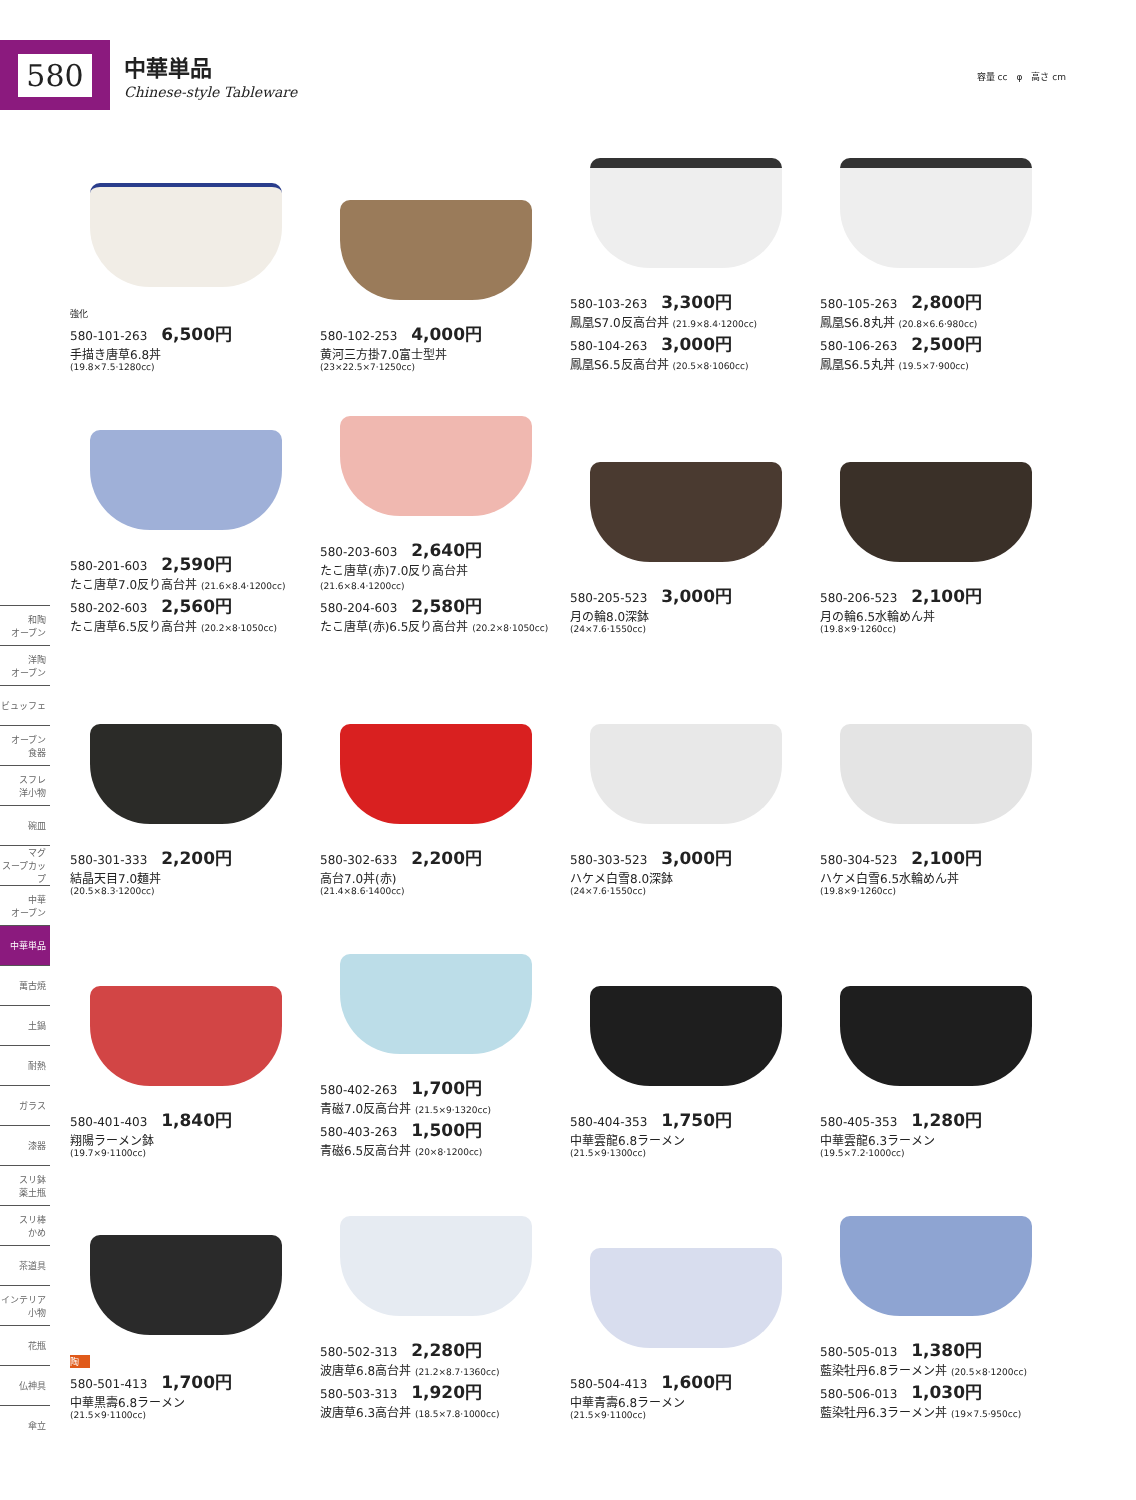580
中華単品
Chinese-style Tableware
容量 cc　φ　高さ cm
和陶
オーブン
洋陶
オーブン
ビュッフェ
オーブン
食器
スフレ
洋小物
碗皿
マグ
スープカップ
中華
オーブン
中華単品
萬古焼
土鍋
耐熱
ガラス
漆器
スリ鉢
薬土瓶
スリ棒
かめ
茶道具
インテリア
小物
花瓶
仏神具
傘立
強化
580-101-263 6,500円
手描き唐草6.8丼
(19.8×7.5·1280cc)
580-102-253 4,000円
黄河三方掛7.0富士型丼
(23×22.5×7·1250cc)
580-103-263 3,300円
鳳凰S7.0反高台丼 (21.9×8.4·1200cc)
580-104-263 3,000円
鳳凰S6.5反高台丼 (20.5×8·1060cc)
580-105-263 2,800円
鳳凰S6.8丸丼 (20.8×6.6·980cc)
580-106-263 2,500円
鳳凰S6.5丸丼 (19.5×7·900cc)
580-201-603 2,590円
たこ唐草7.0反り高台丼 (21.6×8.4·1200cc)
580-202-603 2,560円
たこ唐草6.5反り高台丼 (20.2×8·1050cc)
580-203-603 2,640円
たこ唐草(赤)7.0反り高台丼 (21.6×8.4·1200cc)
580-204-603 2,580円
たこ唐草(赤)6.5反り高台丼 (20.2×8·1050cc)
580-205-523 3,000円
月の輪8.0深鉢
(24×7.6·1550cc)
580-206-523 2,100円
月の輪6.5水輪めん丼
(19.8×9·1260cc)
580-301-333 2,200円
結晶天目7.0麺丼
(20.5×8.3·1200cc)
580-302-633 2,200円
高台7.0丼(赤)
(21.4×8.6·1400cc)
580-303-523 3,000円
ハケメ白雪8.0深鉢
(24×7.6·1550cc)
580-304-523 2,100円
ハケメ白雪6.5水輪めん丼
(19.8×9·1260cc)
580-401-403 1,840円
翔陽ラーメン鉢
(19.7×9·1100cc)
580-402-263 1,700円
青磁7.0反高台丼 (21.5×9·1320cc)
580-403-263 1,500円
青磁6.5反高台丼 (20×8·1200cc)
580-404-353 1,750円
中華雲龍6.8ラーメン
(21.5×9·1300cc)
580-405-353 1,280円
中華雲龍6.3ラーメン
(19.5×7.2·1000cc)
陶
580-501-413 1,700円
中華黒壽6.8ラーメン
(21.5×9·1100cc)
580-502-313 2,280円
波唐草6.8高台丼 (21.2×8.7·1360cc)
580-503-313 1,920円
波唐草6.3高台丼 (18.5×7.8·1000cc)
580-504-413 1,600円
中華青壽6.8ラーメン
(21.5×9·1100cc)
580-505-013 1,380円
藍染牡丹6.8ラーメン丼 (20.5×8·1200cc)
580-506-013 1,030円
藍染牡丹6.3ラーメン丼 (19×7.5·950cc)